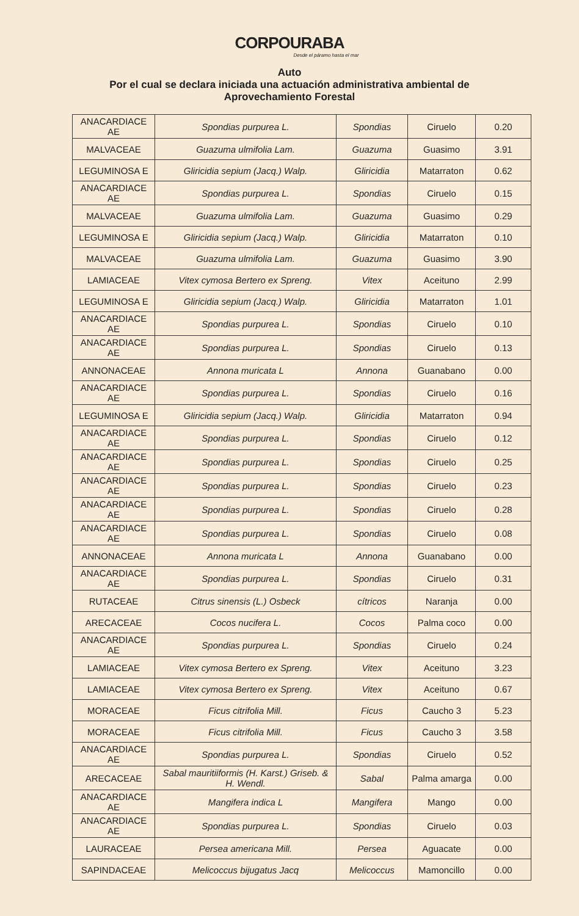CORPOURABA
Desde el páramo hasta el mar
Auto
Por el cual se declara iniciada una actuación administrativa ambiental de
Aprovechamiento Forestal
| ANACARDIACE AE | Spondias purpurea L. | Spondias | Ciruelo | 0.20 |
| MALVACEAE | Guazuma ulmifolia Lam. | Guazuma | Guasimo | 3.91 |
| LEGUMINOSA E | Gliricidia sepium (Jacq.) Walp. | Gliricidia | Matarraton | 0.62 |
| ANACARDIACE AE | Spondias purpurea L. | Spondias | Ciruelo | 0.15 |
| MALVACEAE | Guazuma ulmifolia Lam. | Guazuma | Guasimo | 0.29 |
| LEGUMINOSA E | Gliricidia sepium (Jacq.) Walp. | Gliricidia | Matarraton | 0.10 |
| MALVACEAE | Guazuma ulmifolia Lam. | Guazuma | Guasimo | 3.90 |
| LAMIACEAE | Vitex cymosa Bertero ex Spreng. | Vitex | Aceituno | 2.99 |
| LEGUMINOSA E | Gliricidia sepium (Jacq.) Walp. | Gliricidia | Matarraton | 1.01 |
| ANACARDIACE AE | Spondias purpurea L. | Spondias | Ciruelo | 0.10 |
| ANACARDIACE AE | Spondias purpurea L. | Spondias | Ciruelo | 0.13 |
| ANNONACEAE | Annona muricata L | Annona | Guanabano | 0.00 |
| ANACARDIACE AE | Spondias purpurea L. | Spondias | Ciruelo | 0.16 |
| LEGUMINOSA E | Gliricidia sepium (Jacq.) Walp. | Gliricidia | Matarraton | 0.94 |
| ANACARDIACE AE | Spondias purpurea L. | Spondias | Ciruelo | 0.12 |
| ANACARDIACE AE | Spondias purpurea L. | Spondias | Ciruelo | 0.25 |
| ANACARDIACE AE | Spondias purpurea L. | Spondias | Ciruelo | 0.23 |
| ANACARDIACE AE | Spondias purpurea L. | Spondias | Ciruelo | 0.28 |
| ANACARDIACE AE | Spondias purpurea L. | Spondias | Ciruelo | 0.08 |
| ANNONACEAE | Annona muricata L | Annona | Guanabano | 0.00 |
| ANACARDIACE AE | Spondias purpurea L. | Spondias | Ciruelo | 0.31 |
| RUTACEAE | Citrus sinensis (L.) Osbeck | cítricos | Naranja | 0.00 |
| ARECACEAE | Cocos nucifera L. | Cocos | Palma coco | 0.00 |
| ANACARDIACE AE | Spondias purpurea L. | Spondias | Ciruelo | 0.24 |
| LAMIACEAE | Vitex cymosa Bertero ex Spreng. | Vitex | Aceituno | 3.23 |
| LAMIACEAE | Vitex cymosa Bertero ex Spreng. | Vitex | Aceituno | 0.67 |
| MORACEAE | Ficus citrifolia Mill. | Ficus | Caucho 3 | 5.23 |
| MORACEAE | Ficus citrifolia Mill. | Ficus | Caucho 3 | 3.58 |
| ANACARDIACE AE | Spondias purpurea L. | Spondias | Ciruelo | 0.52 |
| ARECACEAE | Sabal mauritiiformis (H. Karst.) Griseb. & H. Wendl. | Sabal | Palma amarga | 0.00 |
| ANACARDIACE AE | Mangifera indica L | Mangifera | Mango | 0.00 |
| ANACARDIACE AE | Spondias purpurea L. | Spondias | Ciruelo | 0.03 |
| LAURACEAE | Persea americana Mill. | Persea | Aguacate | 0.00 |
| SAPINDACEAE | Melicoccus bijugatus Jacq | Melicoccus | Mamoncillo | 0.00 |